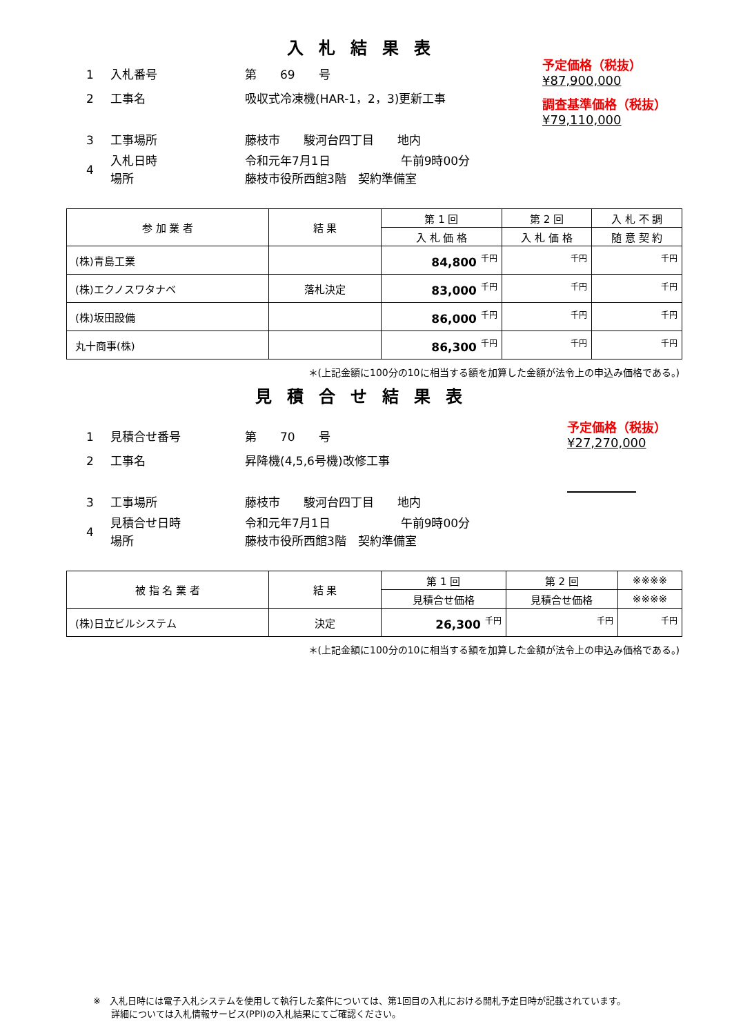入札結果表
予定価格（税抜）
¥87,900,000
調査基準価格（税抜）
¥79,110,000
1 入札番号 第　　69　　号
2 工事名 吸収式冷凍機(HAR-1，2，3)更新工事
3 工事場所 藤枝市　　駿河台四丁目　　地内
4 入札日時
場所 令和元年7月1日　　　　　　午前9時00分
藤枝市役所西館3階　契約準備室
| 参 加 業 者 | 結 果 | 第 1 回 | 第 2 回 | 入 札 不 調 |
| --- | --- | --- | --- | --- |
| | | 入 札 価 格 | 入 札 価 格 | 随 意 契 約 |
| (株)青島工業 | | 84,800 <sup>千円</sup> | <sup>千円</sup> | <sup>千円</sup> |
| (株)エクノスワタナベ | 落札決定 | 83,000 <sup>千円</sup> | <sup>千円</sup> | <sup>千円</sup> |
| (株)坂田設備 | | 86,000 <sup>千円</sup> | <sup>千円</sup> | <sup>千円</sup> |
| 丸十商事(株) | | 86,300 <sup>千円</sup> | <sup>千円</sup> | <sup>千円</sup> |
＊(上記金額に100分の10に相当する額を加算した金額が法令上の申込み価格である。)
見積合せ結果表
予定価格（税抜）
¥27,270,000
1 見積合せ番号 第　　70　　号
2 工事名 昇降機(4,5,6号機)改修工事
3 工事場所 藤枝市　　駿河台四丁目　　地内
4 見積合せ日時
場所 令和元年7月1日　　　　　　午前9時00分
藤枝市役所西館3階　契約準備室
| 被 指 名 業 者 | 結 果 | 第 1 回 | 第 2 回 | ※※※※ |
| --- | --- | --- | --- | --- |
| | | 見積合せ価格 | 見積合せ価格 | ※※※※ |
| (株)日立ビルシステム | 決定 | 26,300 <sup>千円</sup> | <sup>千円</sup> | <sup>千円</sup> |
＊(上記金額に100分の10に相当する額を加算した金額が法令上の申込み価格である。)
※　入札日時には電子入札システムを使用して執行した案件については、第1回目の入札における開札予定日時が記載されています。
　　詳細については入札情報サービス(PPI)の入札結果にてご確認ください。